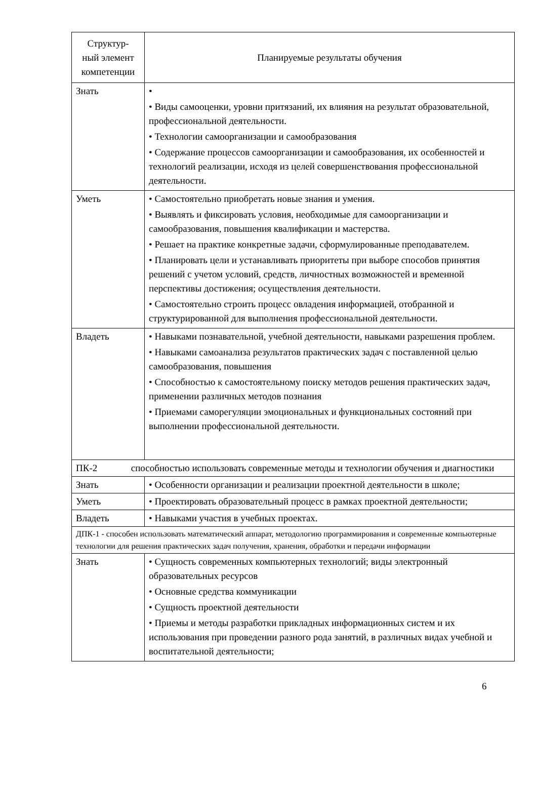| Структур- ный элемент компетенции | Планируемые результаты обучения |
| --- | --- |
| Знать | • • Виды самооценки, уровни притязаний, их влияния на результат образовательной, профессиональной деятельности. • Технологии самоорганизации и самообразования • Содержание процессов самоорганизации и самообразования, их особенностей и технологий реализации, исходя из целей совершенствования профессиональной деятельности. |
| Уметь | • Самостоятельно приобретать новые знания и умения. • Выявлять и фиксировать условия, необходимые для самоорганизации и самообразования, повышения квалификации и мастерства. • Решает на практике конкретные задачи, сформулированные преподавателем. • Планировать цели и устанавливать приоритеты при выборе способов принятия решений с учетом условий, средств, личностных возможностей и временной перспективы достижения; осуществления деятельности. • Самостоятельно строить процесс овладения информацией, отобранной и структурированной для выполнения профессиональной деятельности. |
| Владеть | • Навыками познавательной, учебной деятельности, навыками разрешения проблем. • Навыками самоанализа результатов практических задач с поставленной целью самообразования, повышения • Способностью к самостоятельному поиску методов решения практических задач, применении различных методов познания • Приемами саморегуляции эмоциональных и функциональных состояний при выполнении профессиональной деятельности. |
| ПК-2 способностью использовать современные методы и технологии обучения и диагностики | |
| Знать | • Особенности организации и реализации проектной деятельности в школе; |
| Уметь | • Проектировать образовательный процесс в рамках проектной деятельности; |
| Владеть | • Навыками участия в учебных проектах. |
| ДПК-1 - способен использовать математический аппарат, методологию программирования и современные компьютерные технологии для решения практических задач получения, хранения, обработки и передачи информации | |
| Знать | • Сущность современных компьютерных технологий; виды электронный образовательных ресурсов • Основные средства коммуникации • Сущность проектной деятельности • Приемы и методы разработки прикладных информационных систем и их использования при проведении разного рода занятий, в различных видах учебной и воспитательной деятельности; |
6